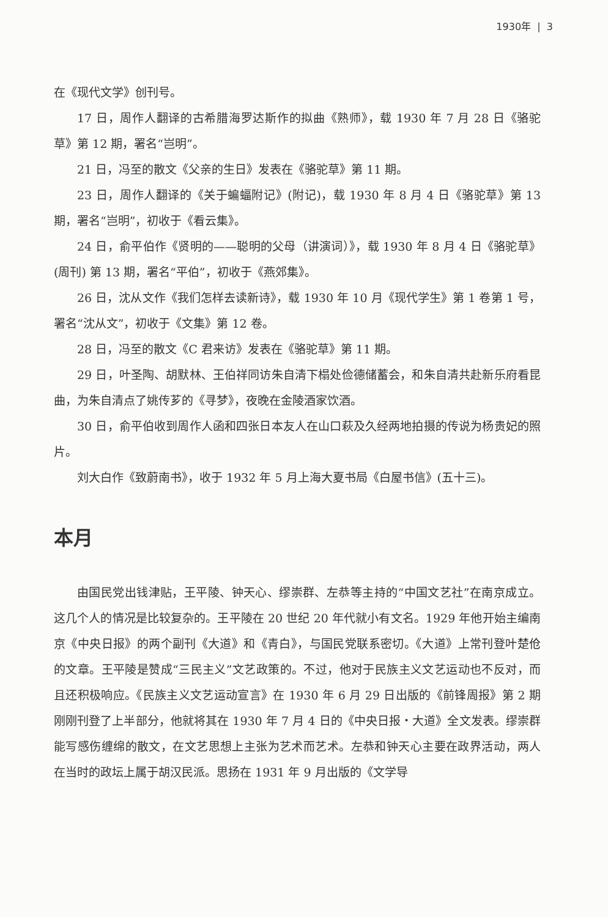1930年 | 3
在《现代文学》创刊号。
17 日，周作人翻译的古希腊海罗达斯作的拟曲《熟师》，载 1930 年 7 月 28 日《骆驼草》第 12 期，署名“岂明”。
21 日，冯至的散文《父亲的生日》发表在《骆驼草》第 11 期。
23 日，周作人翻译的《关于蝙蝠附记》(附记)，载 1930 年 8 月 4 日《骆驼草》第 13 期，署名“岂明”，初收于《看云集》。
24 日，俞平伯作《贤明的——聪明的父母（讲演词）》，载 1930 年 8 月 4 日《骆驼草》(周刊) 第 13 期，署名“平伯”，初收于《燕郊集》。
26 日，沈从文作《我们怎样去读新诗》，载 1930 年 10 月《现代学生》第 1 卷第 1 号，署名“沈从文”，初收于《文集》第 12 卷。
28 日，冯至的散文《C 君来访》发表在《骆驼草》第 11 期。
29 日，叶圣陶、胡默林、王伯祥同访朱自清下榻处俭德储蓄会，和朱自清共赴新乐府看昆曲，为朱自清点了姚传芗的《寻梦》，夜晚在金陵酒家饮酒。
30 日，俞平伯收到周作人函和四张日本友人在山口萩及久经两地拍摄的传说为杨贵妃的照片。
刘大白作《致蔚南书》，收于 1932 年 5 月上海大夏书局《白屋书信》(五十三)。
本月
由国民党出钱津贴，王平陵、钟天心、缪崇群、左恭等主持的“中国文艺社”在南京成立。这几个人的情况是比较复杂的。王平陵在 20 世纪 20 年代就小有文名。1929 年他开始主编南京《中央日报》的两个副刊《大道》和《青白》，与国民党联系密切。《大道》上常刊登叶楚伧的文章。王平陵是赞成“三民主义”文艺政策的。不过，他对于民族主义文艺运动也不反对，而且还积极响应。《民族主义文艺运动宣言》在 1930 年 6 月 29 日出版的《前锋周报》第 2 期刚刚刊登了上半部分，他就将其在 1930 年 7 月 4 日的《中央日报・大道》全文发表。缪崇群能写感伤缠绵的散文，在文艺思想上主张为艺术而艺术。左恭和钟天心主要在政界活动，两人在当时的政坛上属于胡汉民派。思扬在 1931 年 9 月出版的《文学导